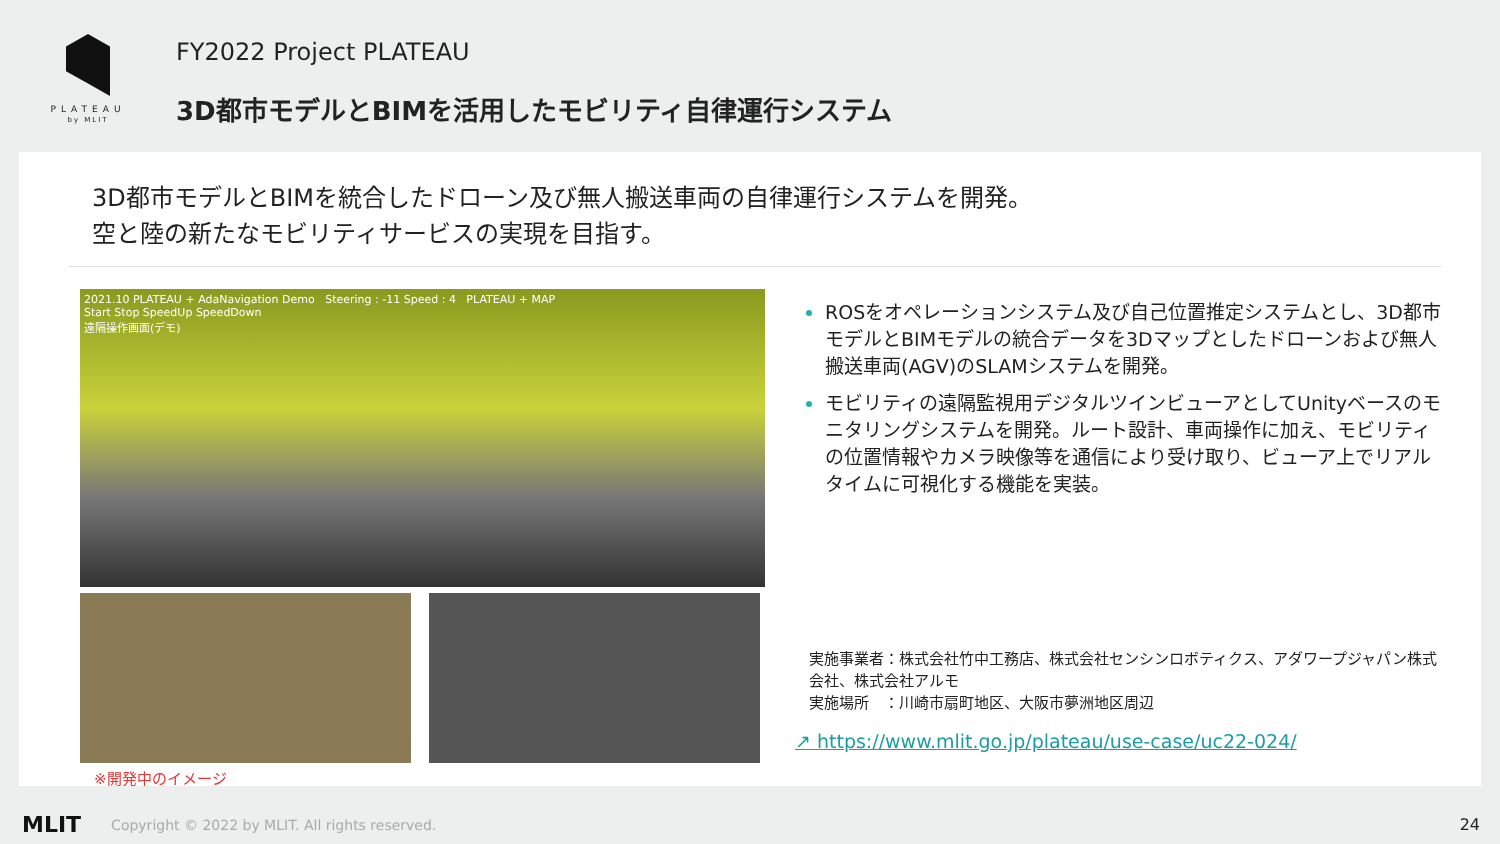PLATEAU
by MLIT
FY2022 Project PLATEAU
3D都市モデルとBIMを活用したモビリティ自律運行システム
3D都市モデルとBIMを統合したドローン及び無人搬送車両の自律運行システムを開発。
空と陸の新たなモビリティサービスの実現を目指す。
2021.10 PLATEAU + AdaNavigation Demo Steering : -11 Speed : 4 PLATEAU + MAP
Start Stop SpeedUp SpeedDown
遠隔操作画面(デモ)
※開発中のイメージ
ROSをオペレーションシステム及び自己位置推定システムとし、3D都市モデルとBIMモデルの統合データを3Dマップとしたドローンおよび無人搬送車両(AGV)のSLAMシステムを開発。
モビリティの遠隔監視用デジタルツインビューアとしてUnityベースのモニタリングシステムを開発。ルート設計、車両操作に加え、モビリティの位置情報やカメラ映像等を通信により受け取り、ビューア上でリアルタイムに可視化する機能を実装。
実施事業者：株式会社竹中工務店、株式会社センシンロボティクス、アダワープジャパン株式会社、株式会社アルモ
実施場所　：川崎市扇町地区、大阪市夢洲地区周辺
↗ https://www.mlit.go.jp/plateau/use-case/uc22-024/
MLIT Copyright © 2022 by MLIT. All rights reserved. 24